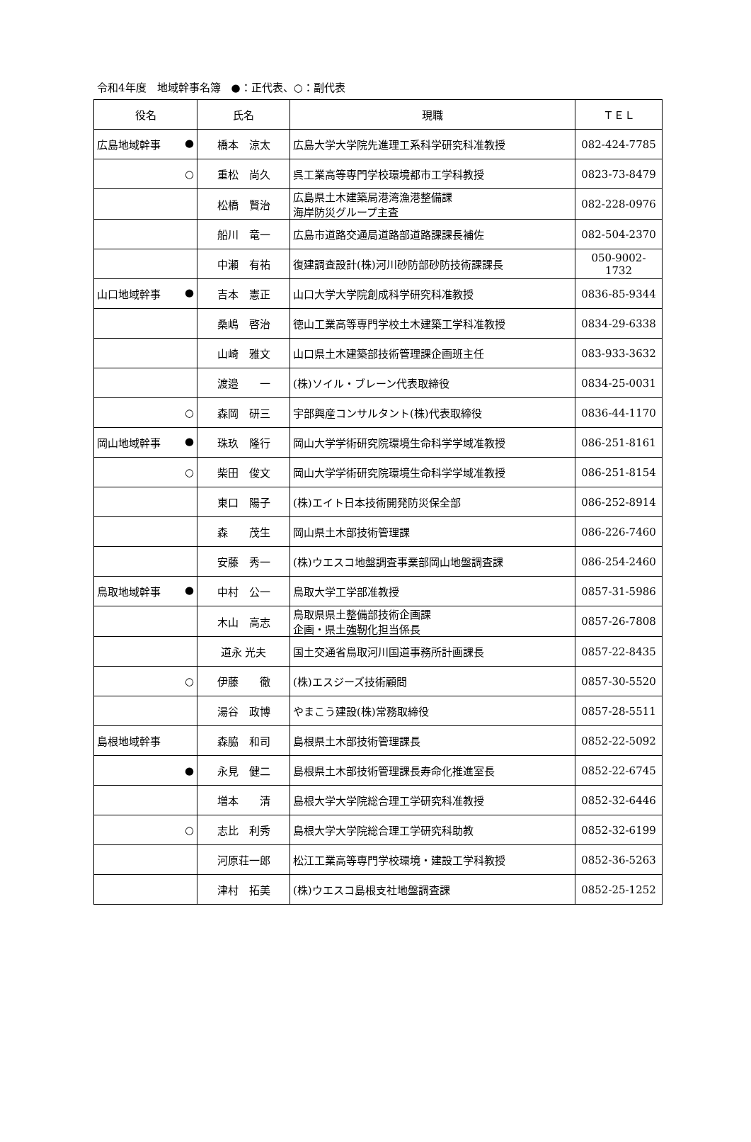令和4年度　地域幹事名簿　●：正代表、○：副代表
| 役名 | 氏名 | 現職 | ＴＥＬ |
| --- | --- | --- | --- |
| 広島地域幹事 ● | 橋本 涼太 | 広島大学大学院先進理工系科学研究科准教授 | 082-424-7785 |
| ○ | 重松 尚久 | 呉工業高等専門学校環境都市工学科教授 | 0823-73-8479 |
| | 松橋 賢治 | 広島県土木建築局港湾漁港整備課 海岸防災グループ主査 | 082-228-0976 |
| | 船川 竜一 | 広島市道路交通局道路部道路課課長補佐 | 082-504-2370 |
| | 中瀬 有祐 | 復建調査設計(株)河川砂防部砂防技術課課長 | 050-9002-1732 |
| 山口地域幹事 ● | 吉本 憲正 | 山口大学大学院創成科学研究科准教授 | 0836-85-9344 |
| | 桑嶋 啓治 | 徳山工業高等専門学校土木建築工学科准教授 | 0834-29-6338 |
| | 山崎 雅文 | 山口県土木建築部技術管理課企画班主任 | 083-933-3632 |
| | 渡邉 一 | (株)ソイル・ブレーン代表取締役 | 0834-25-0031 |
| ○ | 森岡 研三 | 宇部興産コンサルタント(株)代表取締役 | 0836-44-1170 |
| 岡山地域幹事 ● | 珠玖 隆行 | 岡山大学学術研究院環境生命科学学域准教授 | 086-251-8161 |
| ○ | 柴田 俊文 | 岡山大学学術研究院環境生命科学学域准教授 | 086-251-8154 |
| | 東口 陽子 | (株)エイト日本技術開発防災保全部 | 086-252-8914 |
| | 森 茂生 | 岡山県土木部技術管理課 | 086-226-7460 |
| | 安藤 秀一 | (株)ウエスコ地盤調査事業部岡山地盤調査課 | 086-254-2460 |
| 鳥取地域幹事 ● | 中村 公一 | 鳥取大学工学部准教授 | 0857-31-5986 |
| | 木山 高志 | 鳥取県県土整備部技術企画課 企画・県土強靭化担当係長 | 0857-26-7808 |
| | 道永 光夫 | 国土交通省鳥取河川国道事務所計画課長 | 0857-22-8435 |
| ○ | 伊藤 徹 | (株)エスジーズ技術顧問 | 0857-30-5520 |
| | 湯谷 政博 | やまこう建設(株)常務取締役 | 0857-28-5511 |
| 島根地域幹事 | 森脇 和司 | 島根県土木部技術管理課長 | 0852-22-5092 |
| ● | 永見 健二 | 島根県土木部技術管理課長寿命化推進室長 | 0852-22-6745 |
| | 増本 清 | 島根大学大学院総合理工学研究科准教授 | 0852-32-6446 |
| ○ | 志比 利秀 | 島根大学大学院総合理工学研究科助教 | 0852-32-6199 |
| | 河原荘一郎 | 松江工業高等専門学校環境・建設工学科教授 | 0852-36-5263 |
| | 津村 拓美 | (株)ウエスコ島根支社地盤調査課 | 0852-25-1252 |